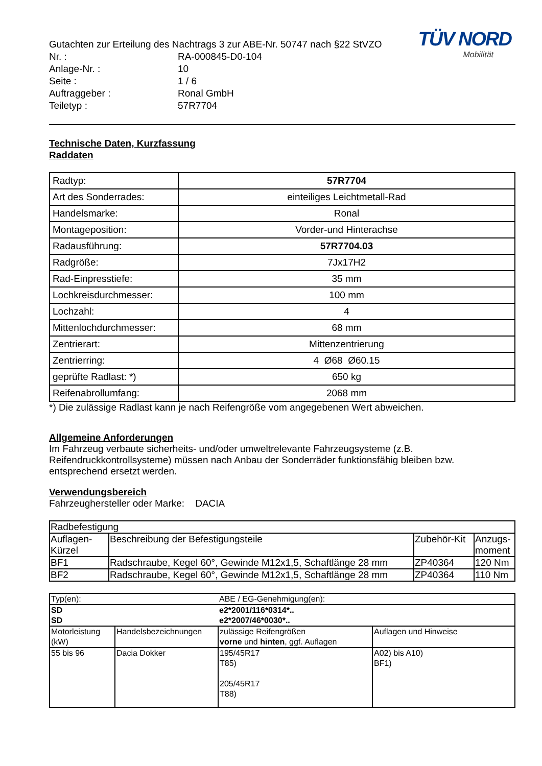TÜV NORD
Mobilität
Gutachten zur Erteilung des Nachtrags 3 zur ABE-Nr. 50747 nach §22 StVZO
Nr. : RA-000845-D0-104
Anlage-Nr. : 10
Seite : 1 / 6
Auftraggeber : Ronal GmbH
Teiletyp : 57R7704
Technische Daten, Kurzfassung
Raddaten
| Radtyp: | 57R7704 |
| Art des Sonderrades: | einteiliges Leichtmetall-Rad |
| Handelsmarke: | Ronal |
| Montageposition: | Vorder-und Hinterachse |
| Radausführung: | 57R7704.03 |
| Radgröße: | 7Jx17H2 |
| Rad-Einpresstiefe: | 35 mm |
| Lochkreisdurchmesser: | 100 mm |
| Lochzahl: | 4 |
| Mittenlochdurchmesser: | 68 mm |
| Zentrierart: | Mittenzentrierung |
| Zentrierring: | 4 Ø68 Ø60.15 |
| geprüfte Radlast: *) | 650 kg |
| Reifenabrollumfang: | 2068 mm |
*) Die zulässige Radlast kann je nach Reifengröße vom angegebenen Wert abweichen.
Allgemeine Anforderungen
Im Fahrzeug verbaute sicherheits- und/oder umweltrelevante Fahrzeugsysteme (z.B. Reifendruckkontrollsysteme) müssen nach Anbau der Sonderräder funktionsfähig bleiben bzw. entsprechend ersetzt werden.
Verwendungsbereich
Fahrzeughersteller oder Marke: DACIA
| Radbefestigung | | | |
| Auflagen- Kürzel | Beschreibung der Befestigungsteile | Zubehör-Kit | Anzugs- moment |
| BF1 | Radschraube, Kegel 60°, Gewinde M12x1,5, Schaftlänge 28 mm | ZP40364 | 120 Nm |
| BF2 | Radschraube, Kegel 60°, Gewinde M12x1,5, Schaftlänge 28 mm | ZP40364 | 110 Nm |
| Typ(en): | | ABE / EG-Genehmigung(en): | |
| SD SD | | e2*2001/116*0314*.. e2*2007/46*0030*.. | |
| Motorleistung (kW) | Handelsbezeichnungen | zulässige Reifengrößen vorne und hinten , ggf. Auflagen | Auflagen und Hinweise |
| 55 bis 96 | Dacia Dokker | 195/45R17 T85) 205/45R17 T88) | A02) bis A10) BF1) |